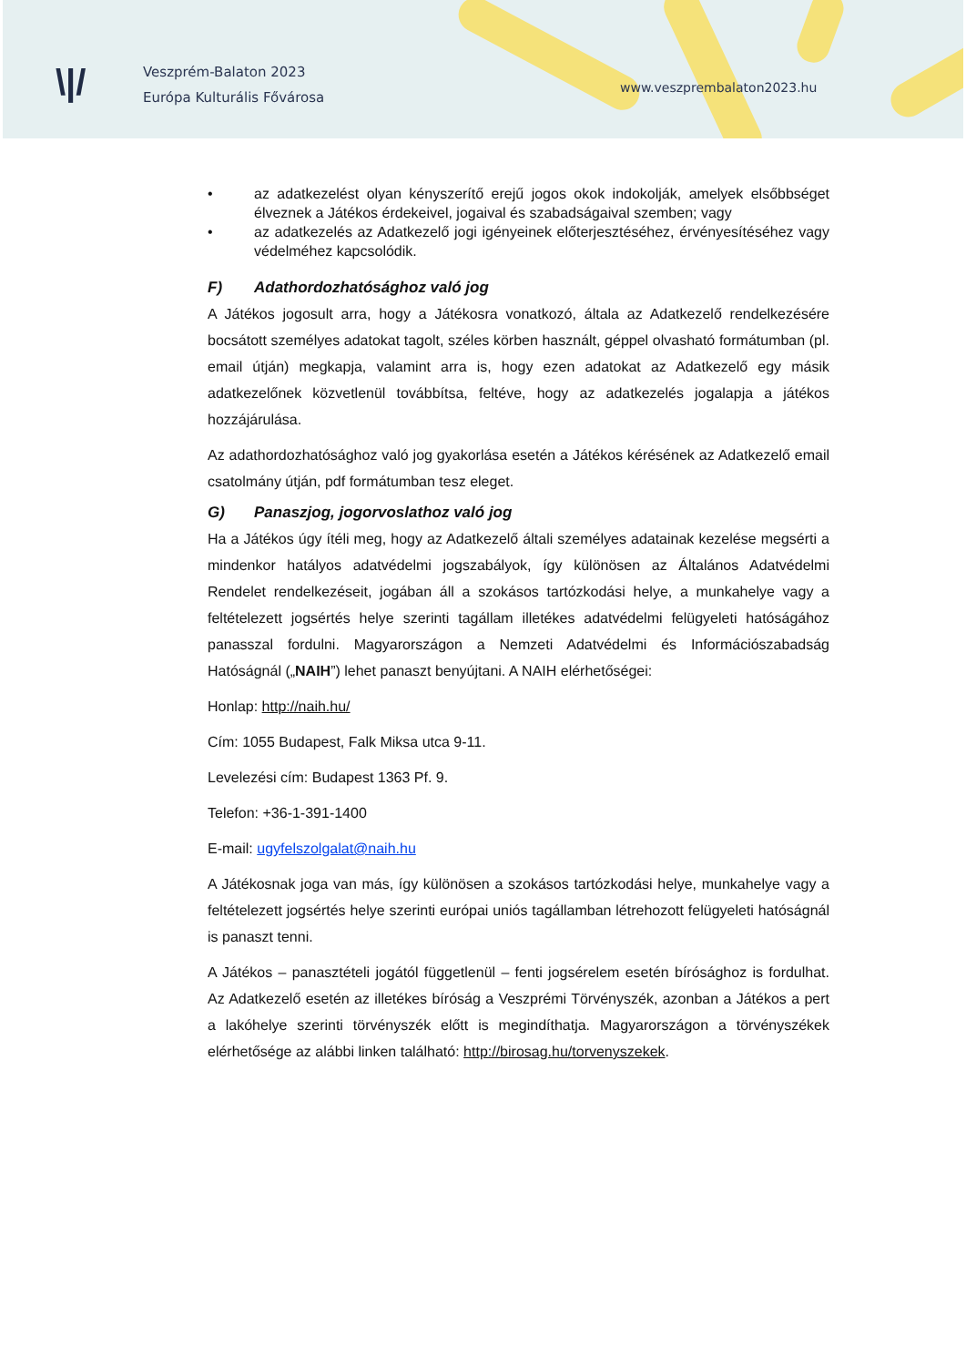\|/
Veszprém-Balaton 2023
Európa Kulturális Fővárosa
www.veszprembalaton2023.hu
• az adatkezelést olyan kényszerítő erejű jogos okok indokolják, amelyek elsőbbséget élveznek a Játékos érdekeivel, jogaival és szabadságaival szemben; vagy
• az adatkezelés az Adatkezelő jogi igényeinek előterjesztéséhez, érvényesítéséhez vagy védelméhez kapcsolódik.
F) Adathordozhatósághoz való jog
A Játékos jogosult arra, hogy a Játékosra vonatkozó, általa az Adatkezelő rendelkezésére bocsátott személyes adatokat tagolt, széles körben használt, géppel olvasható formátumban (pl. email útján) megkapja, valamint arra is, hogy ezen adatokat az Adatkezelő egy másik adatkezelőnek közvetlenül továbbítsa, feltéve, hogy az adatkezelés jogalapja a játékos hozzájárulása.
Az adathordozhatósághoz való jog gyakorlása esetén a Játékos kérésének az Adatkezelő email csatolmány útján, pdf formátumban tesz eleget.
G) Panaszjog, jogorvoslathoz való jog
Ha a Játékos úgy ítéli meg, hogy az Adatkezelő általi személyes adatainak kezelése megsérti a mindenkor hatályos adatvédelmi jogszabályok, így különösen az Általános Adatvédelmi Rendelet rendelkezéseit, jogában áll a szokásos tartózkodási helye, a munkahelye vagy a feltételezett jogsértés helye szerinti tagállam illetékes adatvédelmi felügyeleti hatóságához panasszal fordulni. Magyarországon a Nemzeti Adatvédelmi és Információszabadság Hatóságnál („NAIH”) lehet panaszt benyújtani. A NAIH elérhetőségei:
Honlap: http://naih.hu/
Cím: 1055 Budapest, Falk Miksa utca 9-11.
Levelezési cím: Budapest 1363 Pf. 9.
Telefon: +36-1-391-1400
E-mail: ugyfelszolgalat@naih.hu
A Játékosnak joga van más, így különösen a szokásos tartózkodási helye, munkahelye vagy a feltételezett jogsértés helye szerinti európai uniós tagállamban létrehozott felügyeleti hatóságnál is panaszt tenni.
A Játékos – panasztételi jogától függetlenül – fenti jogsérelem esetén bírósághoz is fordulhat. Az Adatkezelő esetén az illetékes bíróság a Veszprémi Törvényszék, azonban a Játékos a pert a lakóhelye szerinti törvényszék előtt is megindíthatja. Magyarországon a törvényszékek elérhetősége az alábbi linken található: http://birosag.hu/torvenyszekek.